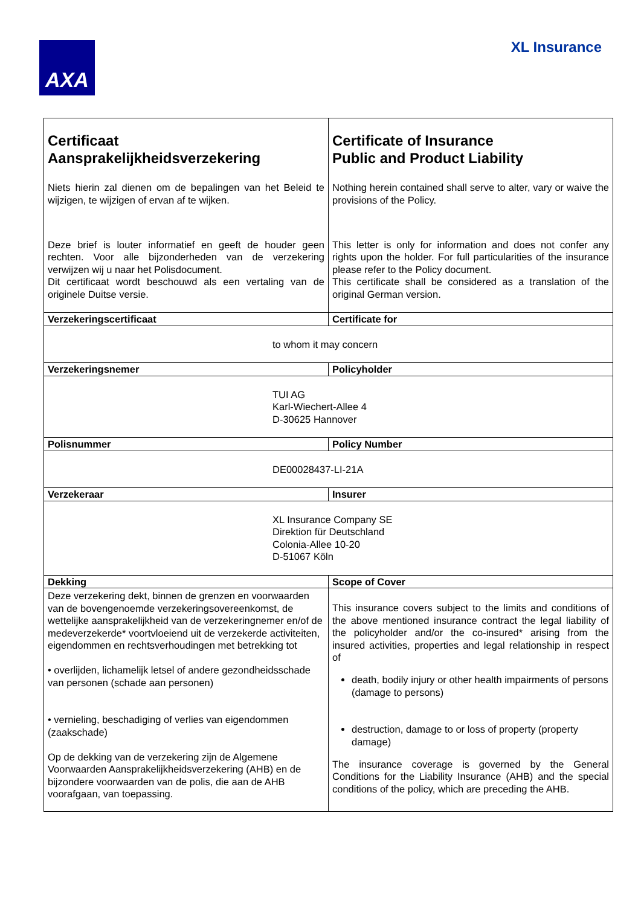AXA XL Insurance
| Certificaat Aansprakelijkheidsverzekering Niets hierin zal dienen om de bepalingen van het Beleid te wijzigen, te wijzigen of ervan af te wijken. Deze brief is louter informatief en geeft de houder geen rechten. Voor alle bijzonderheden van de verzekering verwijzen wij u naar het Polisdocument. Dit certificaat wordt beschouwd als een vertaling van de originele Duitse versie. | Certificate of Insurance Public and Product Liability Nothing herein contained shall serve to alter, vary or waive the provisions of the Policy. This letter is only for information and does not confer any rights upon the holder. For full particularities of the insurance please refer to the Policy document. This certificate shall be considered as a translation of the original German version. |
| Verzekeringscertificaat | Certificate for |
| to whom it may concern | |
| Verzekeringsnemer | Policyholder |
| TUI AG Karl-Wiechert-Allee 4 D-30625 Hannover | |
| Polisnummer | Policy Number |
| DE00028437-LI-21A | |
| Verzekeraar | Insurer |
| XL Insurance Company SE Direktion für Deutschland Colonia-Allee 10-20 D-51067 Köln | |
| Dekking | Scope of Cover |
| Deze verzekering dekt, binnen de grenzen en voorwaarden van de bovengenoemde verzekeringsovereenkomst, de wettelijke aansprakelijkheid van de verzekeringnemer en/of de medeverzekerde* voortvloeiend uit de verzekerde activiteiten, eigendommen en rechtsverhoudingen met betrekking tot • overlijden, lichamelijk letsel of andere gezondheidsschade van personen (schade aan personen) • vernieling, beschadiging of verlies van eigendommen (zaakschade) Op de dekking van de verzekering zijn de Algemene Voorwaarden Aansprakelijkheidsverzekering (AHB) en de bijzondere voorwaarden van de polis, die aan de AHB voorafgaan, van toepassing. | This insurance covers subject to the limits and conditions of the above mentioned insurance contract the legal liability of the policyholder and/or the co-insured* arising from the insured activities, properties and legal relationship in respect of death, bodily injury or other health impairments of persons (damage to persons) destruction, damage to or loss of property (property damage) The insurance coverage is governed by the General Conditions for the Liability Insurance (AHB) and the special conditions of the policy, which are preceding the AHB. |